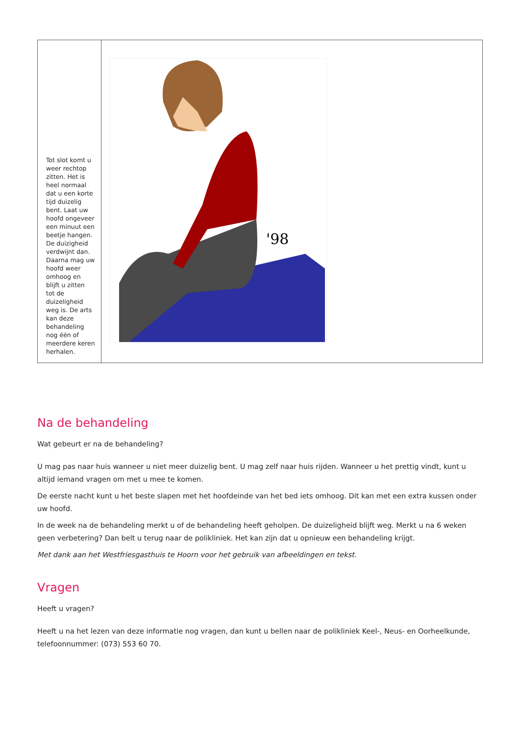| Tot slot komt u weer rechtop zitten. Het is heel normaal dat u een korte tijd duizelig bent. Laat uw hoofd ongeveer een minuut een beetje hangen. De duizigheid verdwijnt dan. Daarna mag uw hoofd weer omhoog en blijft u zitten tot de duizeligheid weg is. De arts kan deze behandeling nog één of meerdere keren herhalen. | '98 |
Na de behandeling
Wat gebeurt er na de behandeling?
U mag pas naar huis wanneer u niet meer duizelig bent. U mag zelf naar huis rijden. Wanneer u het prettig vindt, kunt u altijd iemand vragen om met u mee te komen.
De eerste nacht kunt u het beste slapen met het hoofdeinde van het bed iets omhoog. Dit kan met een extra kussen onder uw hoofd.
In de week na de behandeling merkt u of de behandeling heeft geholpen. De duizeligheid blijft weg. Merkt u na 6 weken geen verbetering? Dan belt u terug naar de polikliniek. Het kan zijn dat u opnieuw een behandeling krijgt.
Met dank aan het Westfriesgasthuis te Hoorn voor het gebruik van afbeeldingen en tekst.
Vragen
Heeft u vragen?
Heeft u na het lezen van deze informatie nog vragen, dan kunt u bellen naar de polikliniek Keel-, Neus- en Oorheelkunde, telefoonnummer: (073) 553 60 70.